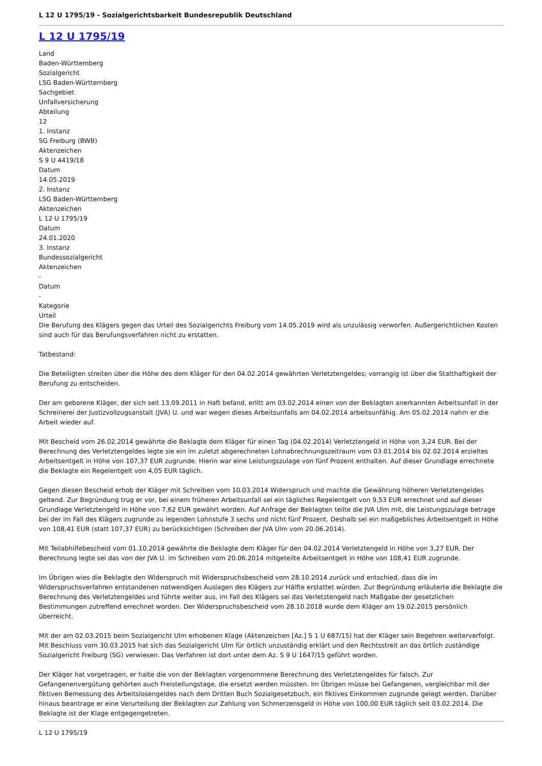L 12 U 1795/19 - Sozialgerichtsbarkeit Bundesrepublik Deutschland
L 12 U 1795/19
Land
Baden-Württemberg
Sozialgericht
LSG Baden-Württemberg
Sachgebiet
Unfallversicherung
Abteilung
12
1. Instanz
SG Freiburg (BWB)
Aktenzeichen
S 9 U 4419/18
Datum
14.05.2019
2. Instanz
LSG Baden-Württemberg
Aktenzeichen
L 12 U 1795/19
Datum
24.01.2020
3. Instanz
Bundessozialgericht
Aktenzeichen
-
Datum
-
Kategorie
Urteil
Die Berufung des Klägers gegen das Urteil des Sozialgerichts Freiburg vom 14.05.2019 wird als unzulässig verworfen. Außergerichtlichen Kosten sind auch für das Berufungsverfahren nicht zu erstatten.
Tatbestand:
Die Beteiligten streiten über die Höhe des dem Kläger für den 04.02.2014 gewährten Verletztengeldes; vorrangig ist über die Statthaftigkeit der Berufung zu entscheiden.
Der am geborene Kläger, der sich seit 13.09.2011 in Haft befand, erlitt am 03.02.2014 einen von der Beklagten anerkannten Arbeitsunfall in der Schreinerei der Justizvollzugsanstalt (JVA) U. und war wegen dieses Arbeitsunfalls am 04.02.2014 arbeitsunfähig. Am 05.02.2014 nahm er die Arbeit wieder auf.
Mit Bescheid vom 26.02.2014 gewährte die Beklagte dem Kläger für einen Tag (04.02.2014) Verletztengeld in Höhe von 3,24 EUR. Bei der Berechnung des Verletztengeldes legte sie ein im zuletzt abgerechneten Lohnabrechnungszeitraum vom 03.01.2014 bis 02.02.2014 erzieltes Arbeitsentgelt in Höhe von 107,37 EUR zugrunde. Hierin war eine Leistungszulage von fünf Prozent enthalten. Auf dieser Grundlage errechnete die Beklagte ein Regelentgelt von 4,05 EUR täglich.
Gegen diesen Bescheid erhob der Kläger mit Schreiben vom 10.03.2014 Widerspruch und machte die Gewährung höheren Verletztengeldes geltend. Zur Begründung trug er vor, bei einem früheren Arbeitsunfall sei ein tägliches Regelentgelt von 9,53 EUR errechnet und auf dieser Grundlage Verletztengeld in Höhe von 7,62 EUR gewährt worden. Auf Anfrage der Beklagten teilte die JVA Ulm mit, die Leistungszulage betrage bei der im Fall des Klägers zugrunde zu legenden Lohnstufe 3 sechs und nicht fünf Prozent. Deshalb sei ein maßgebliches Arbeitsentgelt in Höhe von 108,41 EUR (statt 107,37 EUR) zu berücksichtigen (Schreiben der JVA Ulm vom 20.06.2014).
Mit Teilabhilfebescheid vom 01.10.2014 gewährte die Beklagte dem Kläger für den 04.02.2014 Verletztengeld in Höhe von 3,27 EUR. Der Berechnung legte sei das von der JVA U. im Schreiben vom 20.06.2014 mitgeteilte Arbeitsentgelt in Höhe von 108,41 EUR zugrunde.
Im Übrigen wies die Beklagte den Widerspruch mit Widerspruchsbescheid vom 28.10.2014 zurück und entschied, dass die im Widerspruchsverfahren entstandenen notwendigen Auslagen des Klägers zur Hälfte erstattet würden. Zur Begründung erläuterte die Beklagte die Berechnung des Verletztengeldes und führte weiter aus, im Fall des Klägers sei das Verletztengeld nach Maßgabe der gesetzlichen Bestimmungen zutreffend errechnet worden. Der Widerspruchsbescheid vom 28.10.2018 wurde dem Kläger am 19.02.2015 persönlich überreicht.
Mit der am 02.03.2015 beim Sozialgericht Ulm erhobenen Klage (Aktenzeichen [Az.] S 1 U 687/15) hat der Kläger sein Begehren weiterverfolgt. Mit Beschluss vom 30.03.2015 hat sich das Sozialgericht Ulm für örtlich unzuständig erklärt und den Rechtsstreit an das örtlich zuständige Sozialgericht Freiburg (SG) verwiesen. Das Verfahren ist dort unter dem Az. S 9 U 1647/15 geführt worden.
Der Kläger hat vorgetragen, er halte die von der Beklagten vorgenommene Berechnung des Verletztengeldes für falsch. Zur Gefangenenvergütung gehörten auch Freistellungstage, die ersetzt werden müssten. Im Übrigen müsse bei Gefangenen, vergleichbar mit der fiktiven Bemessung des Arbeitslosengeldes nach dem Dritten Buch Sozialgesetzbuch, ein fiktives Einkommen zugrunde gelegt werden. Darüber hinaus beantrage er eine Verurteilung der Beklagten zur Zahlung von Schmerzensgeld in Höhe von 100,00 EUR täglich seit 03.02.2014. Die Beklagte ist der Klage entgegengetreten.
L 12 U 1795/19